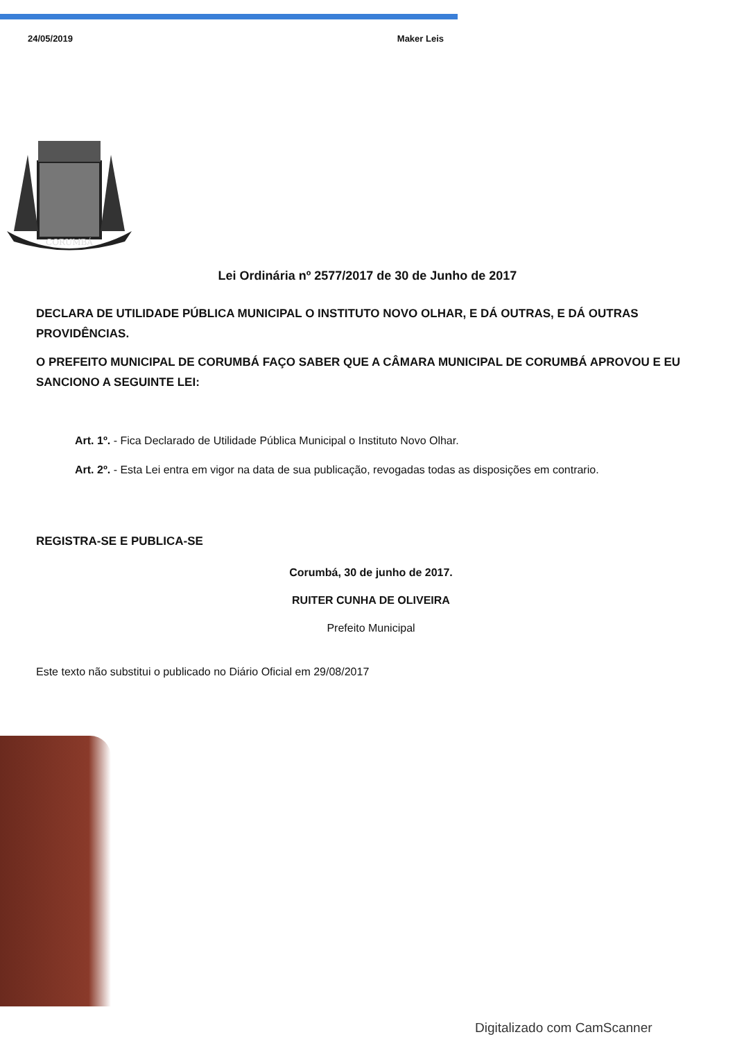24/05/2019 Maker Leis
CORUMBÁ
Lei Ordinária nº 2577/2017 de 30 de Junho de 2017
DECLARA DE UTILIDADE PÚBLICA MUNICIPAL O INSTITUTO NOVO OLHAR, E DÁ OUTRAS, E DÁ OUTRAS PROVIDÊNCIAS.
O PREFEITO MUNICIPAL DE CORUMBÁ FAÇO SABER QUE A CÂMARA MUNICIPAL DE CORUMBÁ APROVOU E EU SANCIONO A SEGUINTE LEI:
Art. 1º. - Fica Declarado de Utilidade Pública Municipal o Instituto Novo Olhar.
Art. 2º. - Esta Lei entra em vigor na data de sua publicação, revogadas todas as disposições em contrario.
REGISTRA-SE E PUBLICA-SE
Corumbá, 30 de junho de 2017.
RUITER CUNHA DE OLIVEIRA
Prefeito Municipal
Este texto não substitui o publicado no Diário Oficial em 29/08/2017
Digitalizado com CamScanner